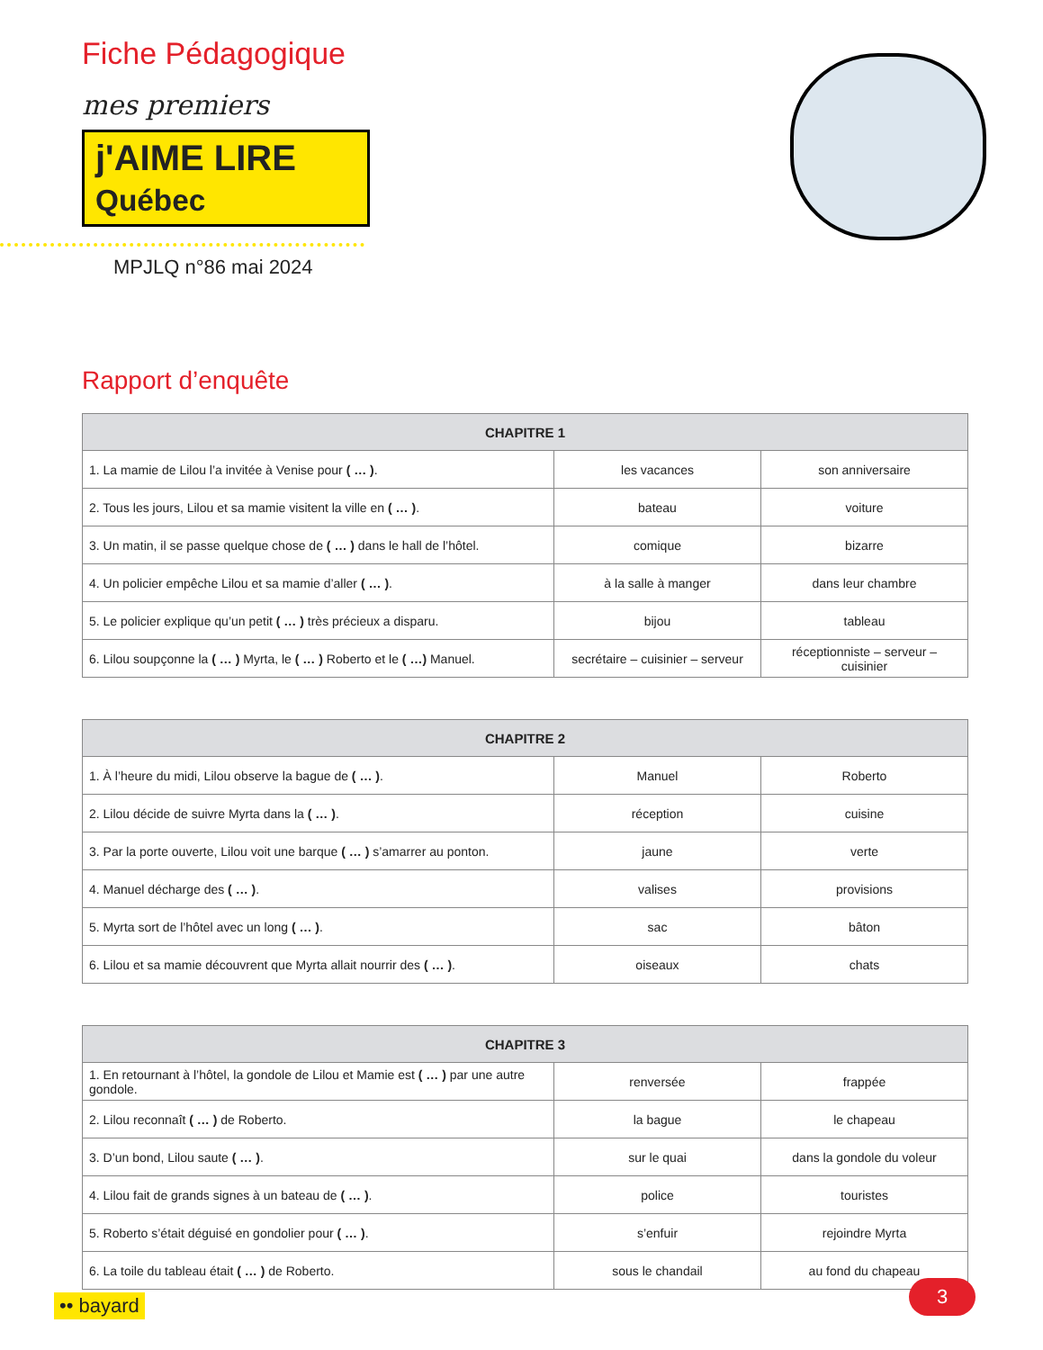Fiche Pédagogique
mes premiers
j'AIME LIRE Québec
MPJLQ n°86 mai 2024
Rapport d’enquête
| CHAPITRE 1 | | |
| --- | --- | --- |
| 1. La mamie de Lilou l’a invitée à Venise pour ( … ) . | les vacances | son anniversaire |
| 2. Tous les jours, Lilou et sa mamie visitent la ville en ( … ) . | bateau | voiture |
| 3. Un matin, il se passe quelque chose de ( … ) dans le hall de l’hôtel. | comique | bizarre |
| 4. Un policier empêche Lilou et sa mamie d’aller ( … ) . | à la salle à manger | dans leur chambre |
| 5. Le policier explique qu’un petit ( … ) très précieux a disparu. | bijou | tableau |
| 6. Lilou soupçonne la ( … ) Myrta, le ( … ) Roberto et le ( …) Manuel. | secrétaire – cuisinier – serveur | réceptionniste – serveur – cuisinier |
| CHAPITRE 2 | | |
| --- | --- | --- |
| 1. À l’heure du midi, Lilou observe la bague de ( … ) . | Manuel | Roberto |
| 2. Lilou décide de suivre Myrta dans la ( … ) . | réception | cuisine |
| 3. Par la porte ouverte, Lilou voit une barque ( … ) s’amarrer au ponton. | jaune | verte |
| 4. Manuel décharge des ( … ) . | valises | provisions |
| 5. Myrta sort de l’hôtel avec un long ( … ) . | sac | bâton |
| 6. Lilou et sa mamie découvrent que Myrta allait nourrir des ( … ) . | oiseaux | chats |
| CHAPITRE 3 | | |
| --- | --- | --- |
| 1. En retournant à l’hôtel, la gondole de Lilou et Mamie est ( … ) par une autre gondole. | renversée | frappée |
| 2. Lilou reconnaît ( … ) de Roberto. | la bague | le chapeau |
| 3. D’un bond, Lilou saute ( … ) . | sur le quai | dans la gondole du voleur |
| 4. Lilou fait de grands signes à un bateau de ( … ) . | police | touristes |
| 5. Roberto s’était déguisé en gondolier pour ( … ) . | s’enfuir | rejoindre Myrta |
| 6. La toile du tableau était ( … ) de Roberto. | sous le chandail | au fond du chapeau |
•• bayard 3